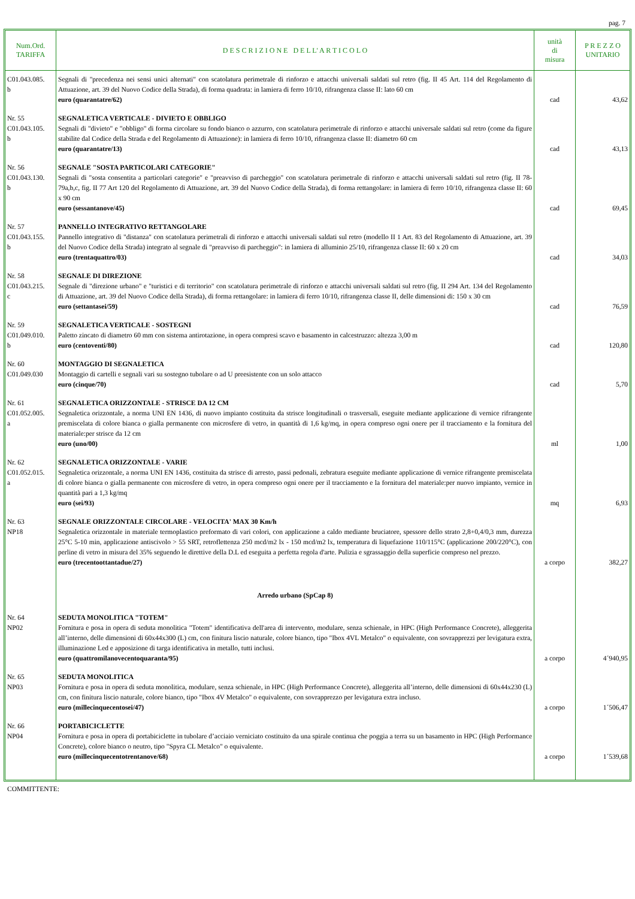pag. 7
| Num.Ord. TARIFFA | D E S C R I Z I O N E D E L L' A R T I C O L O | unità di misura | P R E Z Z O UNITARIO |
| --- | --- | --- | --- |
| C01.043.085. b | Segnali di "precedenza nei sensi unici alternati" con scatolatura perimetrale di rinforzo e attacchi universali saldati sul retro (fig. II 45 Art. 114 del Regolamento di Attuazione, art. 39 del Nuovo Codice della Strada), di forma quadrata: in lamiera di ferro 10/10, rifrangenza classe II: lato 60 cm euro (quarantatre/62) | cad | 43,62 |
| Nr. 55 C01.043.105. b | SEGNALETICA VERTICALE - DIVIETO E OBBLIGO Segnali di "divieto" e "obbligo" di forma circolare su fondo bianco o azzurro, con scatolatura perimetrale di rinforzo e attacchi universale saldati sul retro (come da figure stabilite dal Codice della Strada e del Regolamento di Attuazione): in lamiera di ferro 10/10, rifrangenza classe II: diametro 60 cm euro (quarantatre/13) | cad | 43,13 |
| Nr. 56 C01.043.130. b | SEGNALE "SOSTA PARTICOLARI CATEGORIE" Segnali di "sosta consentita a particolari categorie" e "preavviso di parcheggio" con scatolatura perimetrale di rinforzo e attacchi universali saldati sul retro (fig. II 78-79a,b,c, fig. II 77 Art 120 del Regolamento di Attuazione, art. 39 del Nuovo Codice della Strada), di forma rettangolare: in lamiera di ferro 10/10, rifrangenza classe II: 60 x 90 cm euro (sessantanove/45) | cad | 69,45 |
| Nr. 57 C01.043.155. b | PANNELLO INTEGRATIVO RETTANGOLARE Pannello integrativo di "distanza" con scatolatura perimetrali di rinforzo e attacchi universali saldati sul retro (modello II 1 Art. 83 del Regolamento di Attuazione, art. 39 del Nuovo Codice della Strada) integrato al segnale di "preavviso di parcheggio": in lamiera di alluminio 25/10, rifrangenza classe II: 60 x 20 cm euro (trentaquattro/03) | cad | 34,03 |
| Nr. 58 C01.043.215. c | SEGNALE DI DIREZIONE Segnale di "direzione urbano" e "turistici e di territorio" con scatolatura perimetrale di rinforzo e attacchi universali saldati sul retro (fig. II 294 Art. 134 del Regolamento di Attuazione, art. 39 del Nuovo Codice della Strada), di forma rettangolare: in lamiera di ferro 10/10, rifrangenza classe II, delle dimensioni di: 150 x 30 cm euro (settantasei/59) | cad | 76,59 |
| Nr. 59 C01.049.010. b | SEGNALETICA VERTICALE - SOSTEGNI Paletto zincato di diametro 60 mm con sistema antirotazione, in opera compresi scavo e basamento in calcestruzzo: altezza 3,00 m euro (centoventi/80) | cad | 120,80 |
| Nr. 60 C01.049.030 | MONTAGGIO DI SEGNALETICA Montaggio di cartelli e segnali vari su sostegno tubolare o ad U preesistente con un solo attacco euro (cinque/70) | cad | 5,70 |
| Nr. 61 C01.052.005. a | SEGNALETICA ORIZZONTALE - STRISCE DA 12 CM Segnaletica orizzontale, a norma UNI EN 1436, di nuovo impianto costituita da strisce longitudinali o trasversali, eseguite mediante applicazione di vernice rifrangente premiscelata di colore bianca o gialla permanente con microsfere di vetro, in quantità di 1,6 kg/mq, in opera compreso ogni onere per il tracciamento e la fornitura del materiale:per strisce da 12 cm euro (uno/00) | ml | 1,00 |
| Nr. 62 C01.052.015. a | SEGNALETICA ORIZZONTALE - VARIE Segnaletica orizzontale, a norma UNI EN 1436, costituita da strisce di arresto, passi pedonali, zebratura eseguite mediante applicazione di vernice rifrangente premiscelata di colore bianca o gialla permanente con microsfere di vetro, in opera compreso ogni onere per il tracciamento e la fornitura del materiale:per nuovo impianto, vernice in quantità pari a 1,3 kg/mq euro (sei/93) | mq | 6,93 |
| Nr. 63 NP18 | SEGNALE ORIZZONTALE CIRCOLARE - VELOCITA' MAX 30 Km/h Segnaletica orizzontale in materiale termoplastico preformato di vari colori, con applicazione a caldo mediante bruciatore, spessore dello strato 2,8+0,4/0,3 mm, durezza 25°C 5-10 min, applicazione antiscivolo > 55 SRT, retroflettenza 250 mcd/m2 lx - 150 mcd/m2 lx, temperatura di liquefazione 110/115°C (applicazione 200/220°C), con perline di vetro in misura del 35% seguendo le direttive della D.L ed eseguita a perfetta regola d'arte. Pulizia e sgrassaggio della superficie compreso nel prezzo. euro (trecentoottantadue/27) | a corpo | 382,27 |
| | Arredo urbano (SpCap 8) | | |
| Nr. 64 NP02 | SEDUTA MONOLITICA "TOTEM" Fornitura e posa in opera di seduta monolitica "Totem" identificativa dell'area di intervento, modulare, senza schienale, in HPC (High Performance Concrete), alleggerita all’interno, delle dimensioni di 60x44x300 (L) cm, con finitura liscio naturale, colore bianco, tipo "Ibox 4VL Metalco" o equivalente, con sovrapprezzi per levigatura extra, illuminazione Led e apposizione di targa identificativa in metallo, tutti inclusi. euro (quattromilanovecentoquaranta/95) | a corpo | 4´940,95 |
| Nr. 65 NP03 | SEDUTA MONOLITICA Fornitura e posa in opera di seduta monolitica, modulare, senza schienale, in HPC (High Performance Concrete), alleggerita all’interno, delle dimensioni di 60x44x230 (L) cm, con finitura liscio naturale, colore bianco, tipo "Ibox 4V Metalco" o equivalente, con sovrapprezzo per levigatura extra incluso. euro (millecinquecentosei/47) | a corpo | 1´506,47 |
| Nr. 66 NP04 | PORTABICICLETTE Fornitura e posa in opera di portabiciclette in tubolare d’acciaio verniciato costituito da una spirale continua che poggia a terra su un basamento in HPC (High Performance Concrete), colore bianco o neutro, tipo "Spyra CL Metalco" o equivalente. euro (millecinquecentotrentanove/68) | a corpo | 1´539,68 |
COMMITTENTE: